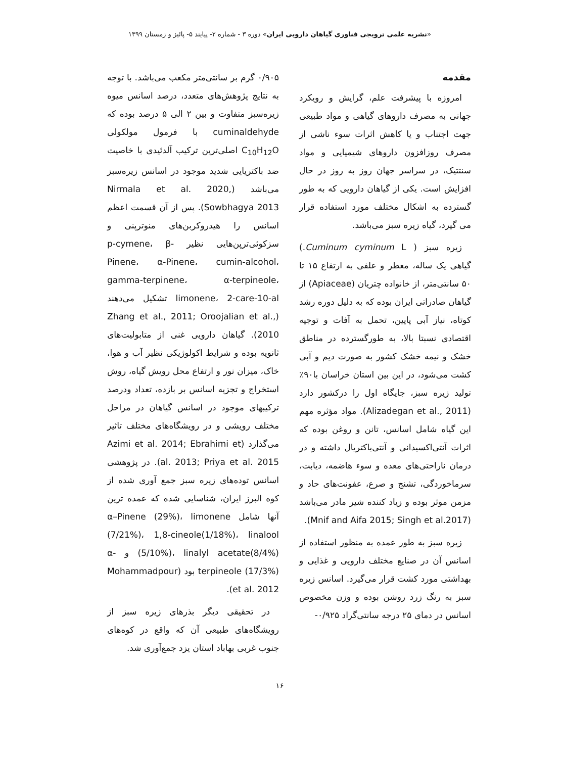«نشریه علمی ترویجی فناوری گیاهان دارویی ایران» دوره ۳ - شماره ۲- پیایند ۵- پائیز و زمستان ۱۳۹۹
مقدمه
امروزه با پیشرفت علم، گرایش و رویکرد جهانی به مصرف داروهای گیاهی و مواد طبیعی جهت اجتناب و یا کاهش اثرات سوء ناشی از مصرف روزافزون داروهای شیمیایی و مواد سنتتیک، در سراسر جهان روز به روز در حال افزایش است. یکی از گیاهان دارویی که به طور گسترده به اشکال مختلف مورد استفاده قرار می گیرد، گیاه زیره سبز می‌باشد.
زیره سبز ( Cuminum cyminum L.) گیاهی یک ساله، معطر و علفی به ارتفاع ۱۵ تا ۵۰ سانتی‌متر، از خانواده چتریان (Apiaceae) از گیاهان صادراتی ایران بوده که به دلیل دوره رشد کوتاه، نیاز آبی پایین، تحمل به آفات و توجیه اقتصادی نسبتا بالا، به طورگسترده در مناطق خشک و نیمه خشک کشور به صورت دیم و آبی کشت می‌شود، در این بین استان خراسان با۹۰٪ تولید زیره سبز، جایگاه اول را درکشور دارد (Alizadegan et al., 2011). مواد مؤثره مهم این گیاه شامل اسانس، تانن و روغن بوده که اثرات آنتی‌اکسیدانی و آنتی‌باکتریال داشته و در درمان ناراحتی‌های معده و سوء هاضمه، دیابت، سرماخوردگی، تشنج و صرع، عفونت‌های حاد و مزمن موثر بوده و زیاد کننده شیر مادر می‌باشد (Mnif and Aifa 2015; Singh et al.2017).
زیره سبز به طور عمده به منظور استفاده از اسانس آن در صنایع مختلف دارویی و غذایی و بهداشتی مورد کشت قرار می‌گیرد. اسانس زیره سبز به رنگ زرد روشن بوده و وزن مخصوص اسانس در دمای ۲۵ درجه سانتی‌گراد ۰/۹۲۵-
۰/۹۰۵ گرم بر سانتی‌متر مکعب می‌باشد. با توجه به نتایج پژوهش‌های متعدد، درصد اسانس میوه زیره‌سبز متفاوت و بین ۲ الی ۵ درصد بوده که cuminaldehyde با فرمول مولکولی C<sub>10</sub>H<sub>12</sub>O اصلی‌ترین ترکیب آلدئیدی با خاصیت ضد باکتریایی شدید موجود در اسانس زیره‌سبز می‌باشد (Nirmala et al. 2020, Sowbhagya 2013). پس از آن قسمت اعظم اسانس را هیدروکربن‌های منوترپنی و سزکوئی‌ترپن‌هایی نظیر p-cymene، β-Pinene، α-Pinene، cumin-alcohol، gamma-terpinene، α-terpineole، limonene، 2-care-10-al تشکیل می‌دهند (Zhang et al., 2011; Oroojalian et al., 2010). گیاهان دارویی غنی از متابولیت‌های ثانویه بوده و شرایط اکولوژیکی نظیر آب و هوا، خاک، میزان نور و ارتفاع محل رویش گیاه، روش استخراج و تجزیه اسانس بر بازده، تعداد ودرصد ترکیبهای موجود در اسانس گیاهان در مراحل مختلف رویشی و در رویشگاه‌های مختلف تاثیر می‌گذارد (Azimi et al. 2014; Ebrahimi et al. 2013; Priya et al. 2015). در پژوهشی اسانس توده‌های زیره سبز جمع آوری شده از کوه البرز ایران، شناسایی شده که عمده ترین آنها شامل α–Pinene (29%)، limonene (7/21%)، 1,8-cineole(1/18%)، linalool (5/10%)، linalyl acetate(8/4%) و α-terpineole (17/3%) بود (Mohammadpour et al. 2012).
در تحقیقی دیگر بذرهای زیره سبز از رویشگاه‌های طبیعی آن که واقع در کوه‌های جنوب غربی بهاباد استان یزد جمع‌آوری شد.
۱۶